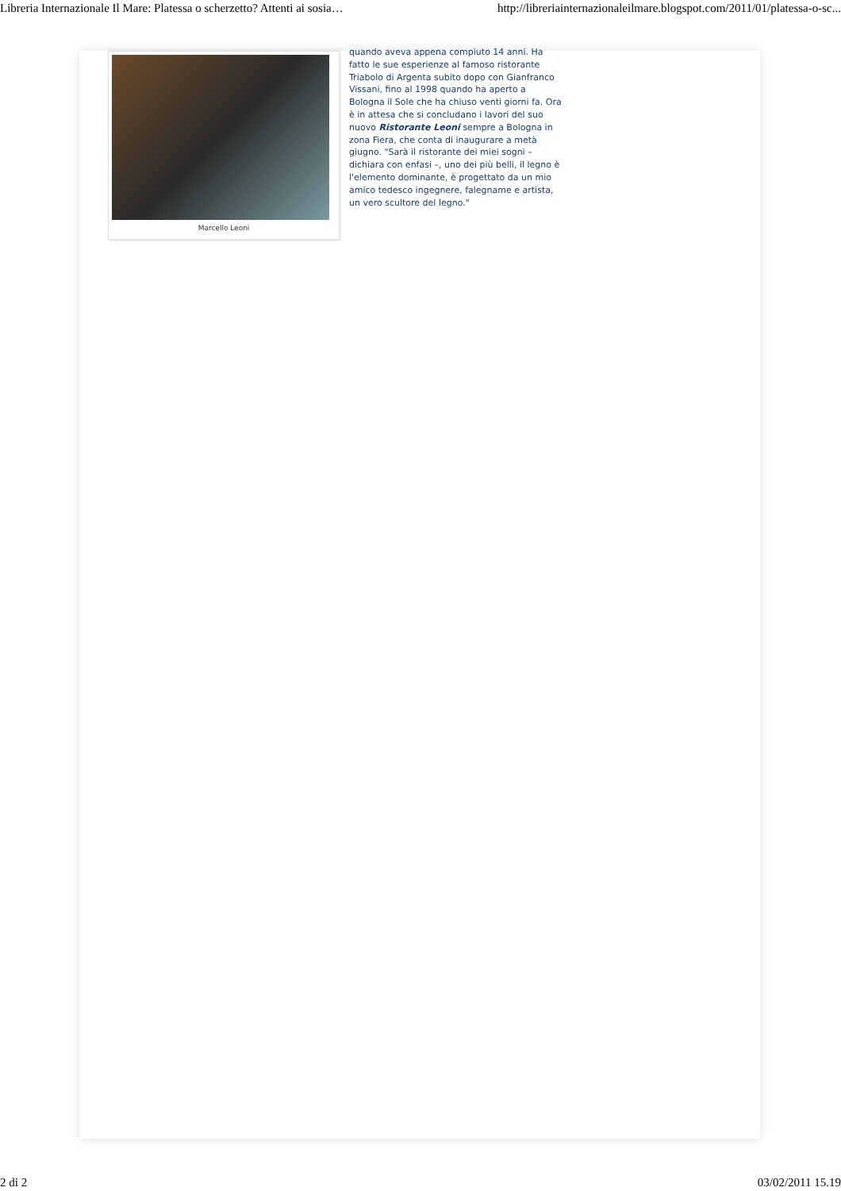Libreria Internazionale Il Mare: Platessa o scherzetto? Attenti ai sosia… http://libreriainternazionaleilmare.blogspot.com/2011/01/platessa-o-sc...
Marcello Leoni
quando aveva appena compiuto 14 anni. Ha fatto le sue esperienze al famoso ristorante Triabolo di Argenta subito dopo con Gianfranco Vissani, fino al 1998 quando ha aperto a Bologna il Sole che ha chiuso venti giorni fa. Ora è in attesa che si concludano i lavori del suo nuovo Ristorante Leoni sempre a Bologna in zona Fiera, che conta di inaugurare a metà giugno. "Sarà il ristorante dei miei sogni – dichiara con enfasi –, uno dei più belli, il legno è l'elemento dominante, è progettato da un mio amico tedesco ingegnere, falegname e artista, un vero scultore del legno."
2 di 2 03/02/2011 15.19